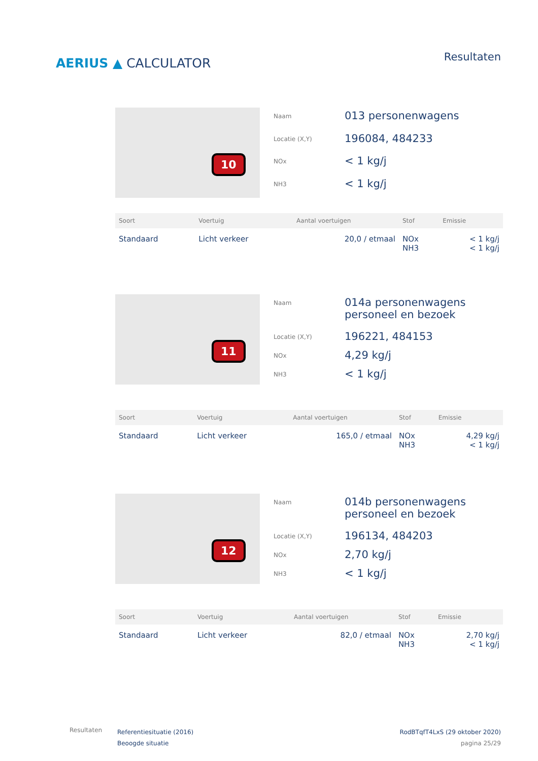AERIUS ▲ CALCULATOR
Resultaten
10
| Naam | 013 personenwagens |
| Locatie (X,Y) | 196084, 484233 |
| NOx | < 1 kg/j |
| NH3 | < 1 kg/j |
| Soort | Voertuig | Aantal voertuigen | Stof | Emissie |
| --- | --- | --- | --- | --- |
| Standaard | Licht verkeer | 20,0 / etmaal | NOx NH3 | < 1 kg/j < 1 kg/j |
11
| Naam | 014a personenwagens personeel en bezoek |
| Locatie (X,Y) | 196221, 484153 |
| NOx | 4,29 kg/j |
| NH3 | < 1 kg/j |
| Soort | Voertuig | Aantal voertuigen | Stof | Emissie |
| --- | --- | --- | --- | --- |
| Standaard | Licht verkeer | 165,0 / etmaal | NOx NH3 | 4,29 kg/j < 1 kg/j |
12
| Naam | 014b personenwagens personeel en bezoek |
| Locatie (X,Y) | 196134, 484203 |
| NOx | 2,70 kg/j |
| NH3 | < 1 kg/j |
| Soort | Voertuig | Aantal voertuigen | Stof | Emissie |
| --- | --- | --- | --- | --- |
| Standaard | Licht verkeer | 82,0 / etmaal | NOx NH3 | 2,70 kg/j < 1 kg/j |
Resultaten
Referentiesituatie (2016)
Beoogde situatie
RodBTqfT4LxS (29 oktober 2020)
pagina 25/29